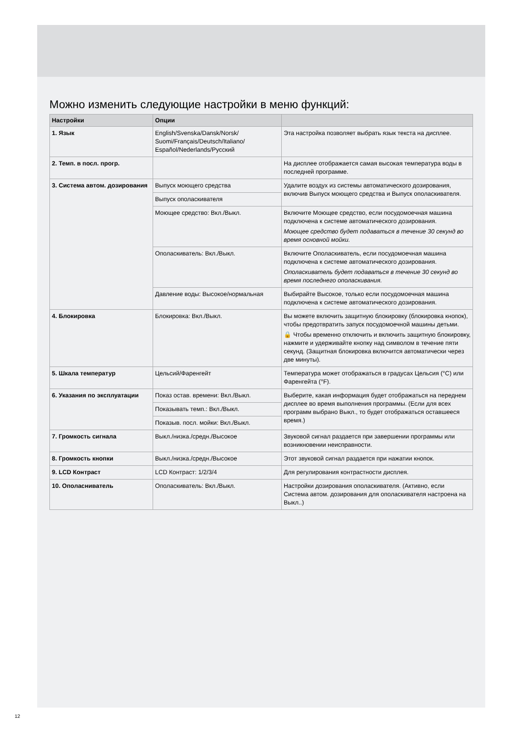Можно изменить следующие настройки в меню функций:
| Настройки | Опции | |
| --- | --- | --- |
| 1. Язык | English/Svenska/Dansk/Norsk/ Suomi/Français/Deutsch/Italiano/ Español/Nederlands/Русский | Эта настройка позволяет выбрать язык текста на дисплее. |
| 2. Темп. в посл. прогр. | | На дисплее отображается самая высокая температура воды в последней программе. |
| 3. Система автом. дозирования | Выпуск моющего средства | Удалите воздух из системы автоматического дозирования, включив Выпуск моющего средства и Выпуск ополаскивателя. |
| | Выпуск ополаскивателя | |
| | Моющее средство: Вкл./Выкл. | Включите Моющее средство, если посудомоечная машина подключена к системе автоматического дозирования. Моющее средство будет подаваться в течение 30 секунд во время основной мойки. |
| | Ополаскиватель: Вкл./Выкл. | Включите Ополаскиватель, если посудомоечная машина подключена к системе автоматического дозирования. Ополаскиватель будет подаваться в течение 30 секунд во время последнего ополаскивания. |
| | Давление воды: Высокое/нормальная | Выбирайте Высокое, только если посудомоечная машина подключена к системе автоматического дозирования. |
| 4. Блокировка | Блокировка: Вкл./Выкл. | Вы можете включить защитную блокировку (блокировка кнопок), чтобы предотвратить запуск посудомоечной машины детьми. 🔒 Чтобы временно отключить и включить защитную блокировку, нажмите и удерживайте кнопку над символом в течение пяти секунд. (Защитная блокировка включится автоматически через две минуты). |
| 5. Шкала температур | Цельсий/Фаренгейт | Температура может отображаться в градусах Цельсия (°C) или Фаренгейта (°F). |
| 6. Указания по эксплуатации | Показ остав. времени: Вкл./Выкл. | Выберите, какая информация будет отображаться на переднем дисплее во время выполнения программы. (Если для всех программ выбрано Выкл., то будет отображаться оставшееся время.) |
| | Показывать темп.: Вкл./Выкл. | |
| | Показыв. посл. мойки: Вкл./Выкл. | |
| 7. Громкость сигнала | Выкл./низка./средн./Высокое | Звуковой сигнал раздается при завершении программы или возникновении неисправности. |
| 8. Громкость кнопки | Выкл./низка./средн./Высокое | Этот звуковой сигнал раздается при нажатии кнопок. |
| 9. LCD Контраст | LCD Контраст: 1/2/3/4 | Для регулирования контрастности дисплея. |
| 10. Ополасниватель | Ополаскиватель: Вкл./Выкл. | Настройки дозирования ополаскивателя. (Активно, если Система автом. дозирования для ополаскивателя настроена на Выкл..) |
12